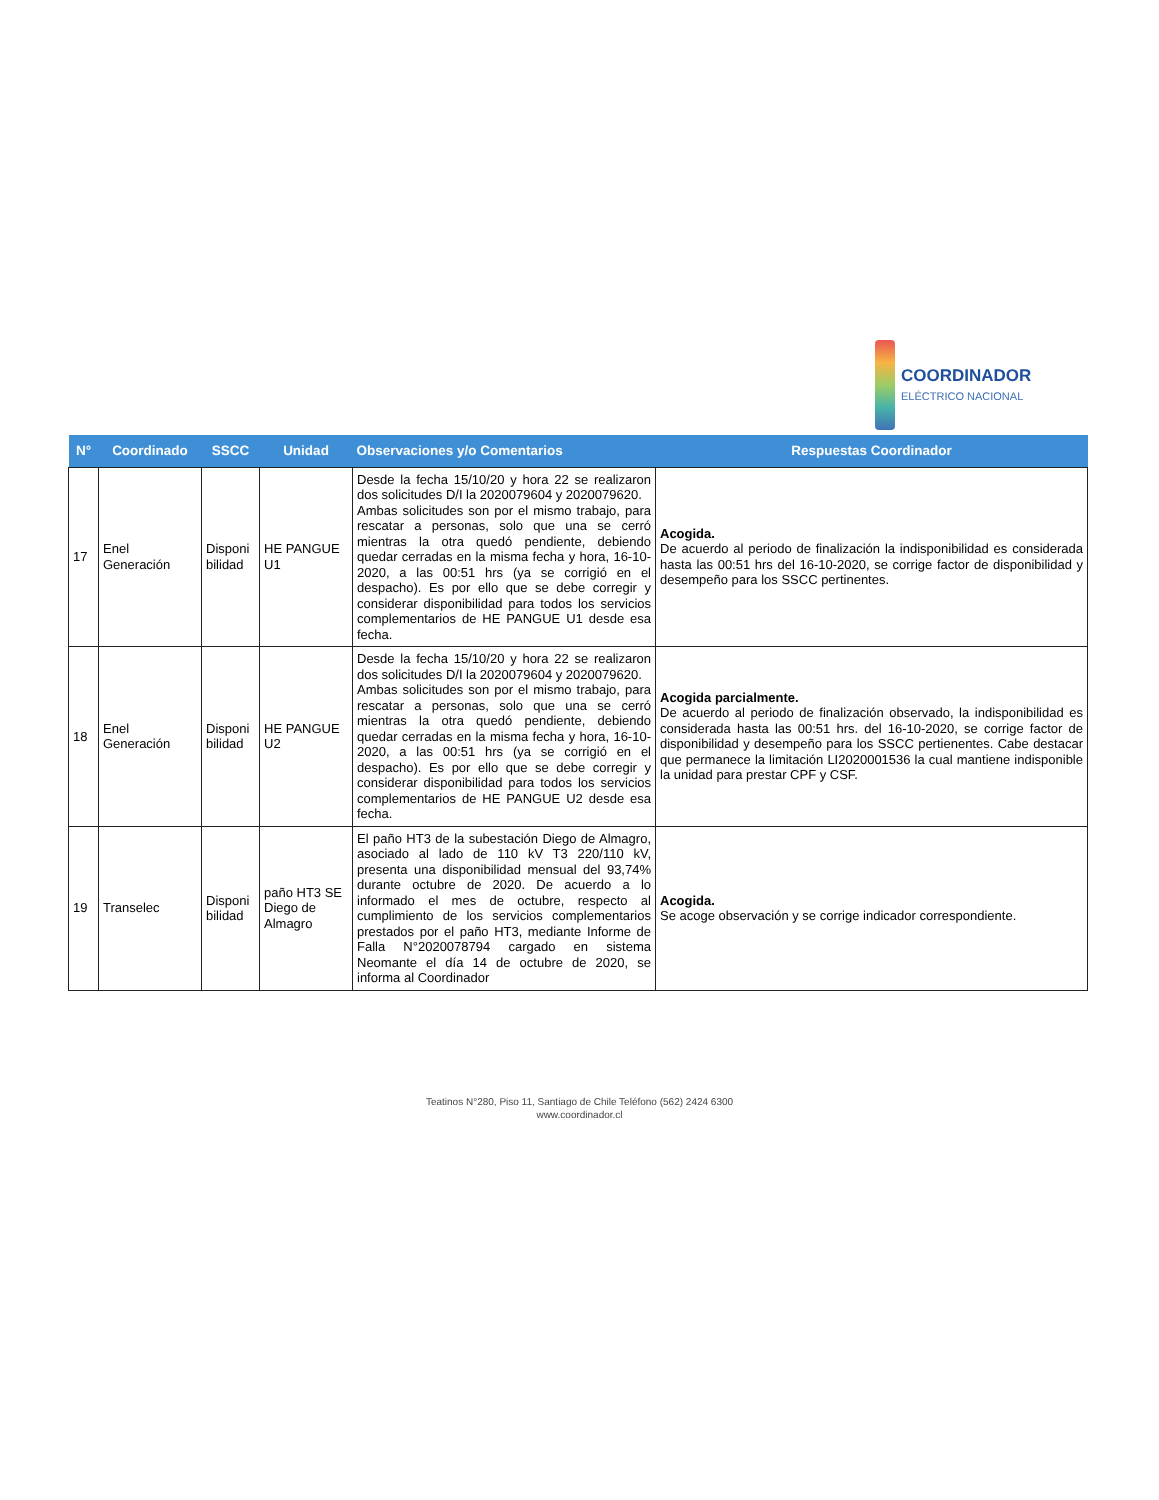COORDINADOR
ELÉCTRICO NACIONAL
| N° | Coordinado | SSCC | Unidad | Observaciones y/o Comentarios | Respuestas Coordinador |
| --- | --- | --- | --- | --- | --- |
| 17 | Enel Generación | Disponi bilidad | HE PANGUE U1 | Desde la fecha 15/10/20 y hora 22 se realizaron dos solicitudes D/I la 2020079604 y 2020079620. Ambas solicitudes son por el mismo trabajo, para rescatar a personas, solo que una se cerró mientras la otra quedó pendiente, debiendo quedar cerradas en la misma fecha y hora, 16-10-2020, a las 00:51 hrs (ya se corrigió en el despacho). Es por ello que se debe corregir y considerar disponibilidad para todos los servicios complementarios de HE PANGUE U1 desde esa fecha. | Acogida. De acuerdo al periodo de finalización la indisponibilidad es considerada hasta las 00:51 hrs del 16-10-2020, se corrige factor de disponibilidad y desempeño para los SSCC pertinentes. |
| 18 | Enel Generación | Disponi bilidad | HE PANGUE U2 | Desde la fecha 15/10/20 y hora 22 se realizaron dos solicitudes D/I la 2020079604 y 2020079620. Ambas solicitudes son por el mismo trabajo, para rescatar a personas, solo que una se cerró mientras la otra quedó pendiente, debiendo quedar cerradas en la misma fecha y hora, 16-10-2020, a las 00:51 hrs (ya se corrigió en el despacho). Es por ello que se debe corregir y considerar disponibilidad para todos los servicios complementarios de HE PANGUE U2 desde esa fecha. | Acogida parcialmente. De acuerdo al periodo de finalización observado, la indisponibilidad es considerada hasta las 00:51 hrs. del 16-10-2020, se corrige factor de disponibilidad y desempeño para los SSCC pertienentes. Cabe destacar que permanece la limitación LI2020001536 la cual mantiene indisponible la unidad para prestar CPF y CSF. |
| 19 | Transelec | Disponi bilidad | paño HT3 SE Diego de Almagro | El paño HT3 de la subestación Diego de Almagro, asociado al lado de 110 kV T3 220/110 kV, presenta una disponibilidad mensual del 93,74% durante octubre de 2020. De acuerdo a lo informado el mes de octubre, respecto al cumplimiento de los servicios complementarios prestados por el paño HT3, mediante Informe de Falla N°2020078794 cargado en sistema Neomante el día 14 de octubre de 2020, se informa al Coordinador | Acogida. Se acoge observación y se corrige indicador correspondiente. |
Teatinos N°280, Piso 11, Santiago de Chile Teléfono (562) 2424 6300
www.coordinador.cl